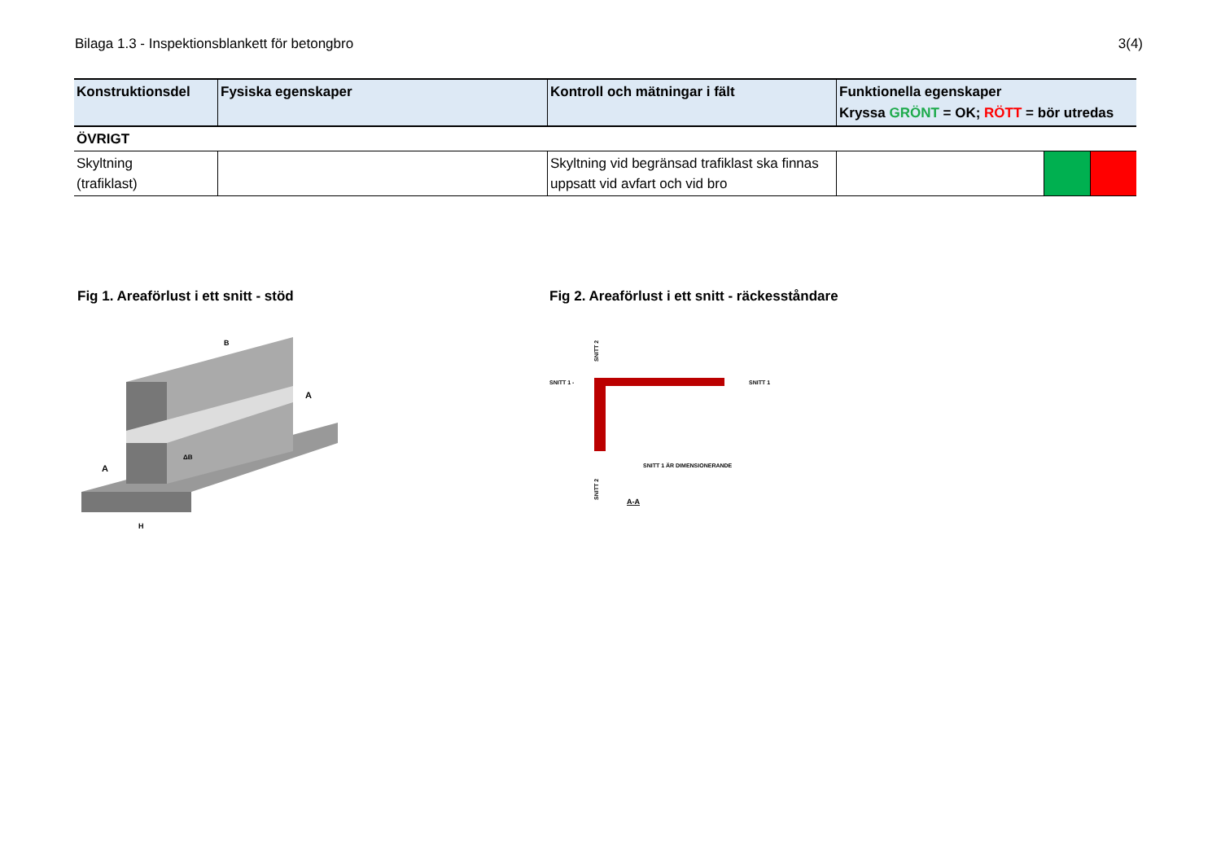Bilaga 1.3 - Inspektionsblankett för betongbro 3(4)
| Konstruktionsdel | Fysiska egenskaper | Kontroll och mätningar i fält | Funktionella egenskaper Kryssa GRÖNT = OK; RÖTT = bör utredas | | |
| --- | --- | --- | --- | --- | --- |
| ÖVRIGT | | | | | |
| Skyltning (trafiklast) | | Skyltning vid begränsad trafiklast ska finnas uppsatt vid avfart och vid bro | | | |
Fig 1. Areaförlust i ett snitt - stöd
B
A
A
H
ΔB
Fig 2. Areaförlust i ett snitt - räckesståndare
SNITT 1 -
SNITT 1
SNITT 1 ÄR DIMENSIONERANDE
SNITT 2
SNITT 2
A-A